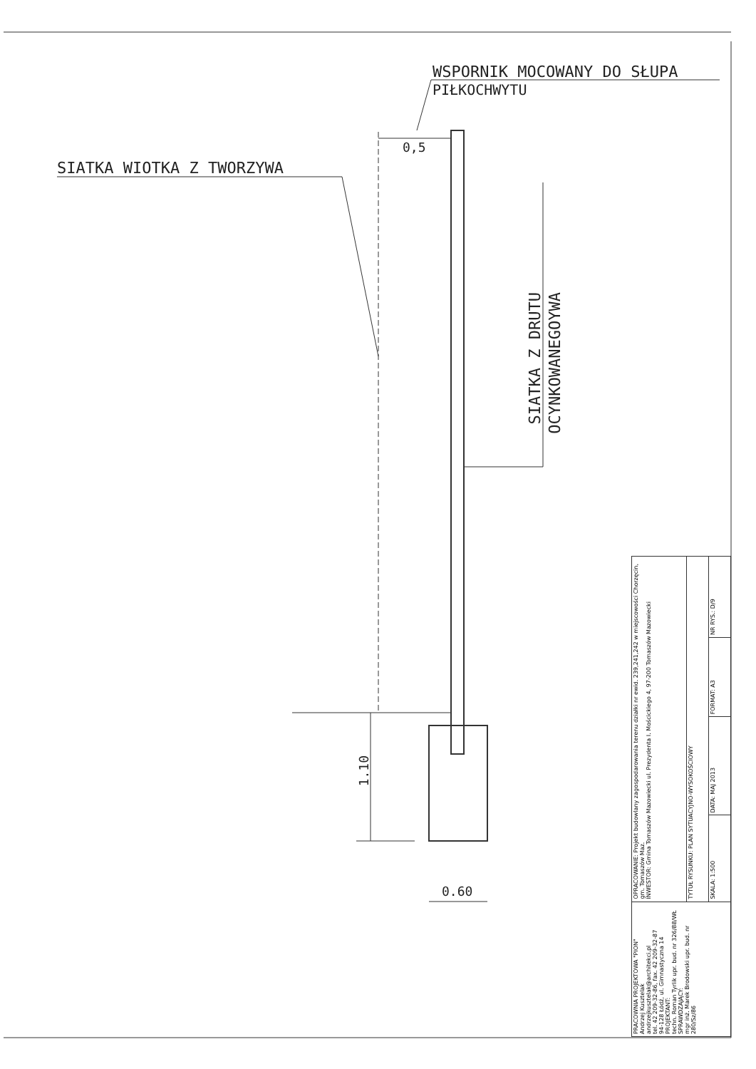WSPORNIK MOCOWANY DO SŁUPA
PIŁKOCHWYTU
0,5
SIATKA WIOTKA Z TWORZYWA
SIATKA Z DRUTU
OCYNKOWANEGOYWA
1.10
0.60
| PRACOWNIA PROJEKTOWA "PION" Andrzej Kusztelak andrzejkusztelak@architekci.pl tel. 42 209-32-86, fax. 42 209-32-87 94-128 Łódź, ul. Gimnastyczna 14 PROJEKTANT: techn. Roman Tyrlik upr. bud. nr 326/88/WŁ SPRAWDZAJĄCY: mgr inż. Marek Brodowski upr. bud. nr 280/Sz/86 | OPRACOWANIE: Projekt budowlany zagospodarowania terenu działki nr ewid. 239,241,242 w miejscowości Chorzęcin, gm. Tomaszów Maz. INWESTOR: Gmina Tomaszów Mazowiecki ul. Prezydenta I. Mościckiego 4, 97-200 Tomaszów Mazowiecki | | | |
| | TYTUŁ RYSUNKU: PLAN SYTUACYJNO-WYSOKOŚCIOWY | | | |
| | SKALA: 1:500 | DATA: MAJ 2013 | FORMAT: A3 | NR RYS.: D/9 |